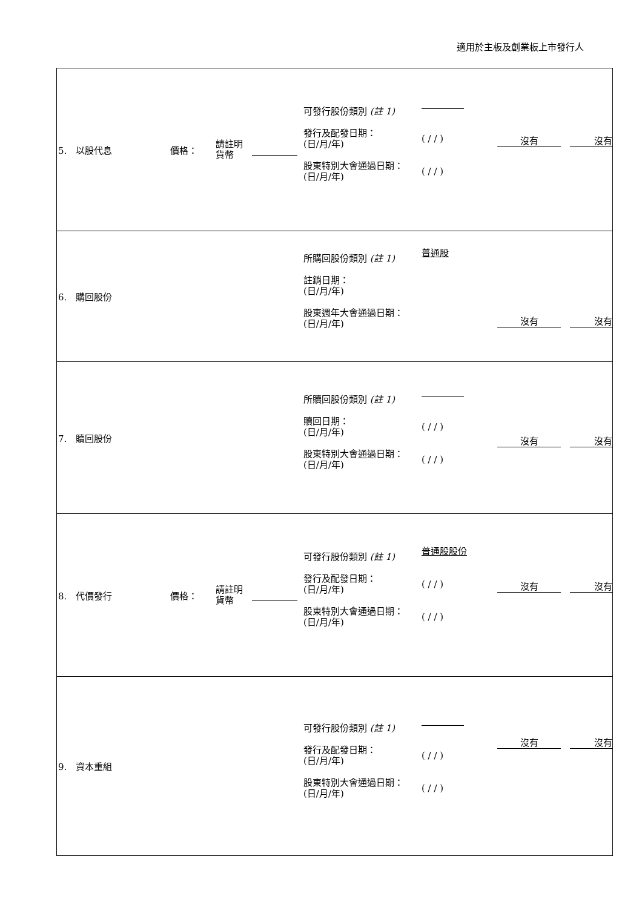適用於主板及創業板上市發行人
| 5. 以股代息 價格： 請註明 貨幣 可發行股份類別 (註 1) 發行及配發日期： (日/月/年) 股東特別大會通過日期： (日/月/年) ( / / ) ( / / ) 沒有 沒有 |
| 6. 購回股份 所購回股份類別 (註 1) 註銷日期： (日/月/年) 股東週年大會通過日期： (日/月/年) 普通股 沒有 沒有 |
| 7. 贖回股份 所贖回股份類別 (註 1) 贖回日期： (日/月/年) 股東特別大會通過日期： (日/月/年) ( / / ) ( / / ) 沒有 沒有 |
| 8. 代價發行 價格： 請註明 貨幣 可發行股份類別 (註 1) 發行及配發日期： (日/月/年) 股東特別大會通過日期： (日/月/年) 普通股股份 ( / / ) ( / / ) 沒有 沒有 |
| 9. 資本重組 可發行股份類別 (註 1) 發行及配發日期： (日/月/年) 股東特別大會通過日期： (日/月/年) ( / / ) ( / / ) 沒有 沒有 |